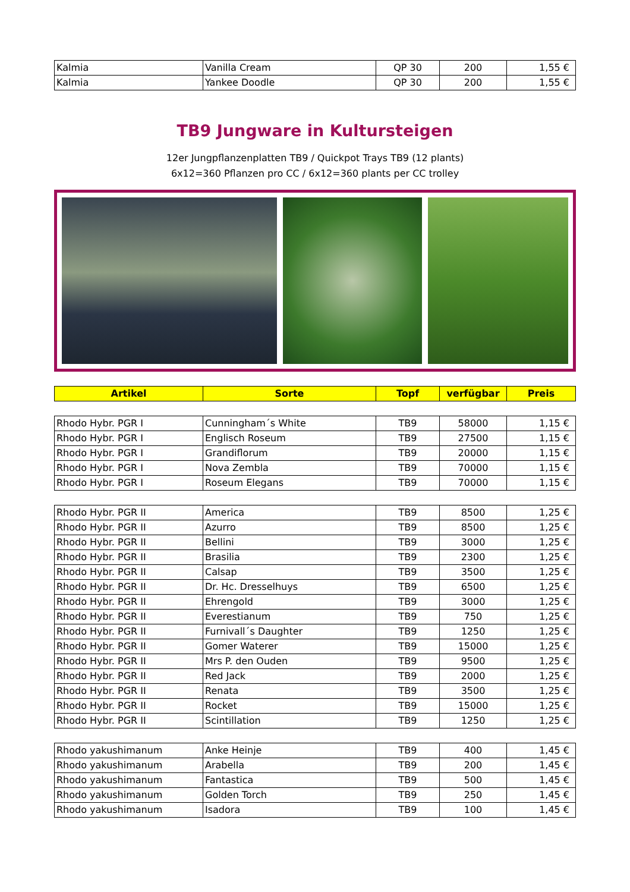| Kalmia | Vanilla Cream | QP 30 | 200 | 1,55 € |
| Kalmia | Yankee Doodle | QP 30 | 200 | 1,55 € |
TB9 Jungware in Kultursteigen
12er Jungpflanzenplatten TB9 / Quickpot Trays TB9 (12 plants)
6x12=360 Pflanzen pro CC / 6x12=360 plants per CC trolley
| Artikel | Sorte | Topf | verfügbar | Preis |
| --- | --- | --- | --- | --- |
| Rhodo Hybr. PGR I | Cunningham´s White | TB9 | 58000 | 1,15 € |
| Rhodo Hybr. PGR I | Englisch Roseum | TB9 | 27500 | 1,15 € |
| Rhodo Hybr. PGR I | Grandiflorum | TB9 | 20000 | 1,15 € |
| Rhodo Hybr. PGR I | Nova Zembla | TB9 | 70000 | 1,15 € |
| Rhodo Hybr. PGR I | Roseum Elegans | TB9 | 70000 | 1,15 € |
| Rhodo Hybr. PGR II | America | TB9 | 8500 | 1,25 € |
| Rhodo Hybr. PGR II | Azurro | TB9 | 8500 | 1,25 € |
| Rhodo Hybr. PGR II | Bellini | TB9 | 3000 | 1,25 € |
| Rhodo Hybr. PGR II | Brasilia | TB9 | 2300 | 1,25 € |
| Rhodo Hybr. PGR II | Calsap | TB9 | 3500 | 1,25 € |
| Rhodo Hybr. PGR II | Dr. Hc. Dresselhuys | TB9 | 6500 | 1,25 € |
| Rhodo Hybr. PGR II | Ehrengold | TB9 | 3000 | 1,25 € |
| Rhodo Hybr. PGR II | Everestianum | TB9 | 750 | 1,25 € |
| Rhodo Hybr. PGR II | Furnivall´s Daughter | TB9 | 1250 | 1,25 € |
| Rhodo Hybr. PGR II | Gomer Waterer | TB9 | 15000 | 1,25 € |
| Rhodo Hybr. PGR II | Mrs P. den Ouden | TB9 | 9500 | 1,25 € |
| Rhodo Hybr. PGR II | Red Jack | TB9 | 2000 | 1,25 € |
| Rhodo Hybr. PGR II | Renata | TB9 | 3500 | 1,25 € |
| Rhodo Hybr. PGR II | Rocket | TB9 | 15000 | 1,25 € |
| Rhodo Hybr. PGR II | Scintillation | TB9 | 1250 | 1,25 € |
| Rhodo yakushimanum | Anke Heinje | TB9 | 400 | 1,45 € |
| Rhodo yakushimanum | Arabella | TB9 | 200 | 1,45 € |
| Rhodo yakushimanum | Fantastica | TB9 | 500 | 1,45 € |
| Rhodo yakushimanum | Golden Torch | TB9 | 250 | 1,45 € |
| Rhodo yakushimanum | Isadora | TB9 | 100 | 1,45 € |